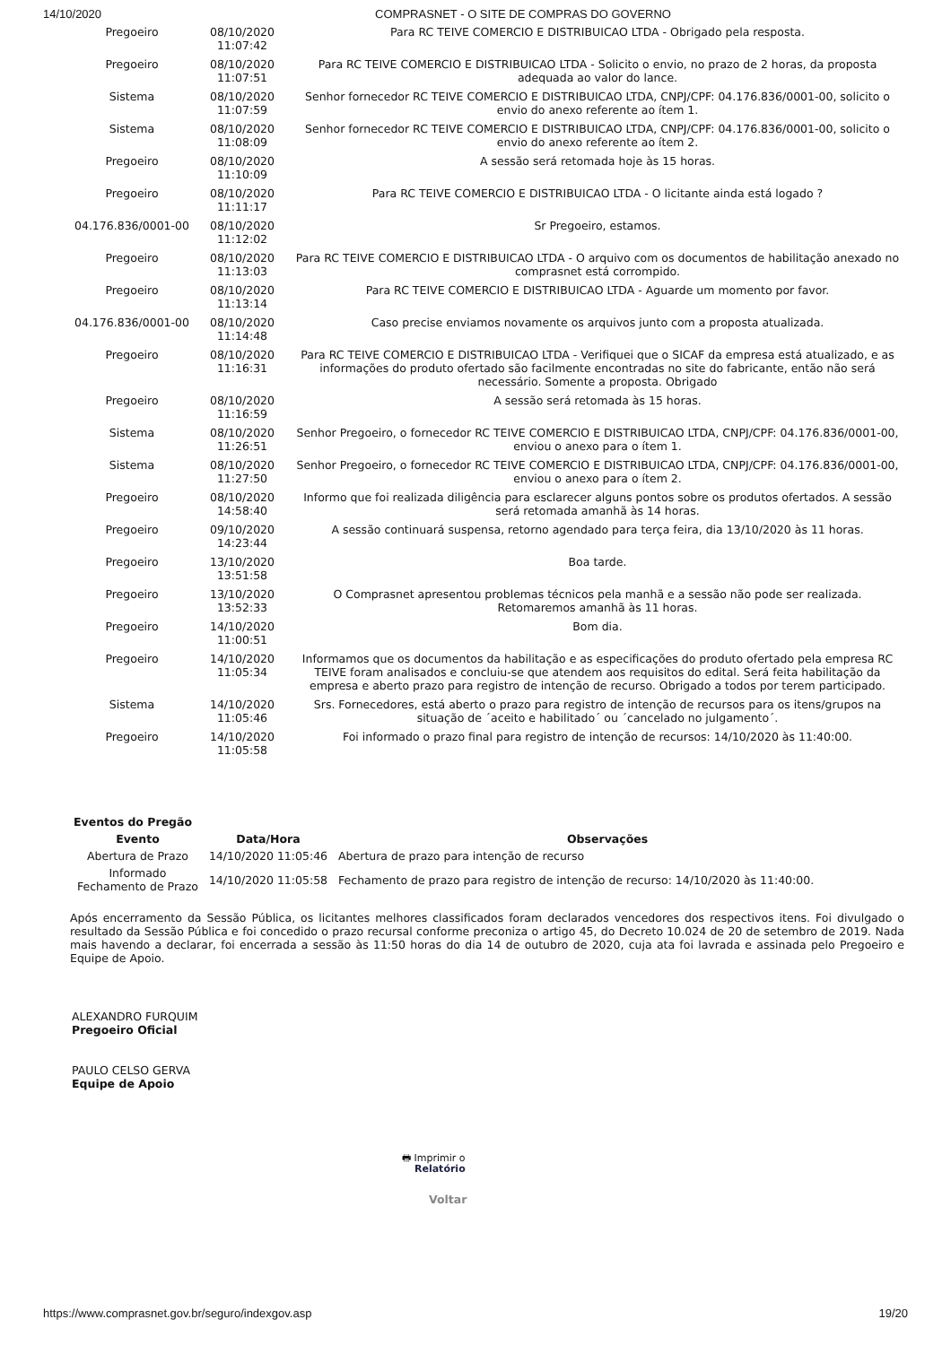14/10/2020 COMPRASNET - O SITE DE COMPRAS DO GOVERNO
| Pregoeiro | 08/10/2020 11:07:42 | Para RC TEIVE COMERCIO E DISTRIBUICAO LTDA - Obrigado pela resposta. |
| Pregoeiro | 08/10/2020 11:07:51 | Para RC TEIVE COMERCIO E DISTRIBUICAO LTDA - Solicito o envio, no prazo de 2 horas, da proposta adequada ao valor do lance. |
| Sistema | 08/10/2020 11:07:59 | Senhor fornecedor RC TEIVE COMERCIO E DISTRIBUICAO LTDA, CNPJ/CPF: 04.176.836/0001-00, solicito o envio do anexo referente ao ítem 1. |
| Sistema | 08/10/2020 11:08:09 | Senhor fornecedor RC TEIVE COMERCIO E DISTRIBUICAO LTDA, CNPJ/CPF: 04.176.836/0001-00, solicito o envio do anexo referente ao ítem 2. |
| Pregoeiro | 08/10/2020 11:10:09 | A sessão será retomada hoje às 15 horas. |
| Pregoeiro | 08/10/2020 11:11:17 | Para RC TEIVE COMERCIO E DISTRIBUICAO LTDA - O licitante ainda está logado ? |
| 04.176.836/0001-00 | 08/10/2020 11:12:02 | Sr Pregoeiro, estamos. |
| Pregoeiro | 08/10/2020 11:13:03 | Para RC TEIVE COMERCIO E DISTRIBUICAO LTDA - O arquivo com os documentos de habilitação anexado no comprasnet está corrompido. |
| Pregoeiro | 08/10/2020 11:13:14 | Para RC TEIVE COMERCIO E DISTRIBUICAO LTDA - Aguarde um momento por favor. |
| 04.176.836/0001-00 | 08/10/2020 11:14:48 | Caso precise enviamos novamente os arquivos junto com a proposta atualizada. |
| Pregoeiro | 08/10/2020 11:16:31 | Para RC TEIVE COMERCIO E DISTRIBUICAO LTDA - Verifiquei que o SICAF da empresa está atualizado, e as informações do produto ofertado são facilmente encontradas no site do fabricante, então não será necessário. Somente a proposta. Obrigado |
| Pregoeiro | 08/10/2020 11:16:59 | A sessão será retomada às 15 horas. |
| Sistema | 08/10/2020 11:26:51 | Senhor Pregoeiro, o fornecedor RC TEIVE COMERCIO E DISTRIBUICAO LTDA, CNPJ/CPF: 04.176.836/0001-00, enviou o anexo para o ítem 1. |
| Sistema | 08/10/2020 11:27:50 | Senhor Pregoeiro, o fornecedor RC TEIVE COMERCIO E DISTRIBUICAO LTDA, CNPJ/CPF: 04.176.836/0001-00, enviou o anexo para o ítem 2. |
| Pregoeiro | 08/10/2020 14:58:40 | Informo que foi realizada diligência para esclarecer alguns pontos sobre os produtos ofertados. A sessão será retomada amanhã às 14 horas. |
| Pregoeiro | 09/10/2020 14:23:44 | A sessão continuará suspensa, retorno agendado para terça feira, dia 13/10/2020 às 11 horas. |
| Pregoeiro | 13/10/2020 13:51:58 | Boa tarde. |
| Pregoeiro | 13/10/2020 13:52:33 | O Comprasnet apresentou problemas técnicos pela manhã e a sessão não pode ser realizada. Retomaremos amanhã às 11 horas. |
| Pregoeiro | 14/10/2020 11:00:51 | Bom dia. |
| Pregoeiro | 14/10/2020 11:05:34 | Informamos que os documentos da habilitação e as especificações do produto ofertado pela empresa RC TEIVE foram analisados e concluiu-se que atendem aos requisitos do edital. Será feita habilitação da empresa e aberto prazo para registro de intenção de recurso. Obrigado a todos por terem participado. |
| Sistema | 14/10/2020 11:05:46 | Srs. Fornecedores, está aberto o prazo para registro de intenção de recursos para os itens/grupos na situação de ´aceito e habilitado´ ou ´cancelado no julgamento´. |
| Pregoeiro | 14/10/2020 11:05:58 | Foi informado o prazo final para registro de intenção de recursos: 14/10/2020 às 11:40:00. |
| Eventos do Pregão | | |
| --- | --- | --- |
| Evento | Data/Hora | Observações |
| Abertura de Prazo | 14/10/2020 11:05:46 | Abertura de prazo para intenção de recurso |
| Informado Fechamento de Prazo | 14/10/2020 11:05:58 | Fechamento de prazo para registro de intenção de recurso: 14/10/2020 às 11:40:00. |
Após encerramento da Sessão Pública, os licitantes melhores classificados foram declarados vencedores dos respectivos itens. Foi divulgado o resultado da Sessão Pública e foi concedido o prazo recursal conforme preconiza o artigo 45, do Decreto 10.024 de 20 de setembro de 2019. Nada mais havendo a declarar, foi encerrada a sessão às 11:50 horas do dia 14 de outubro de 2020, cuja ata foi lavrada e assinada pelo Pregoeiro e Equipe de Apoio.
ALEXANDRO FURQUIM
Pregoeiro Oficial
PAULO CELSO GERVA
Equipe de Apoio
🖶 Imprimir o
Relatório
Voltar
https://www.comprasnet.gov.br/seguro/indexgov.asp 19/20